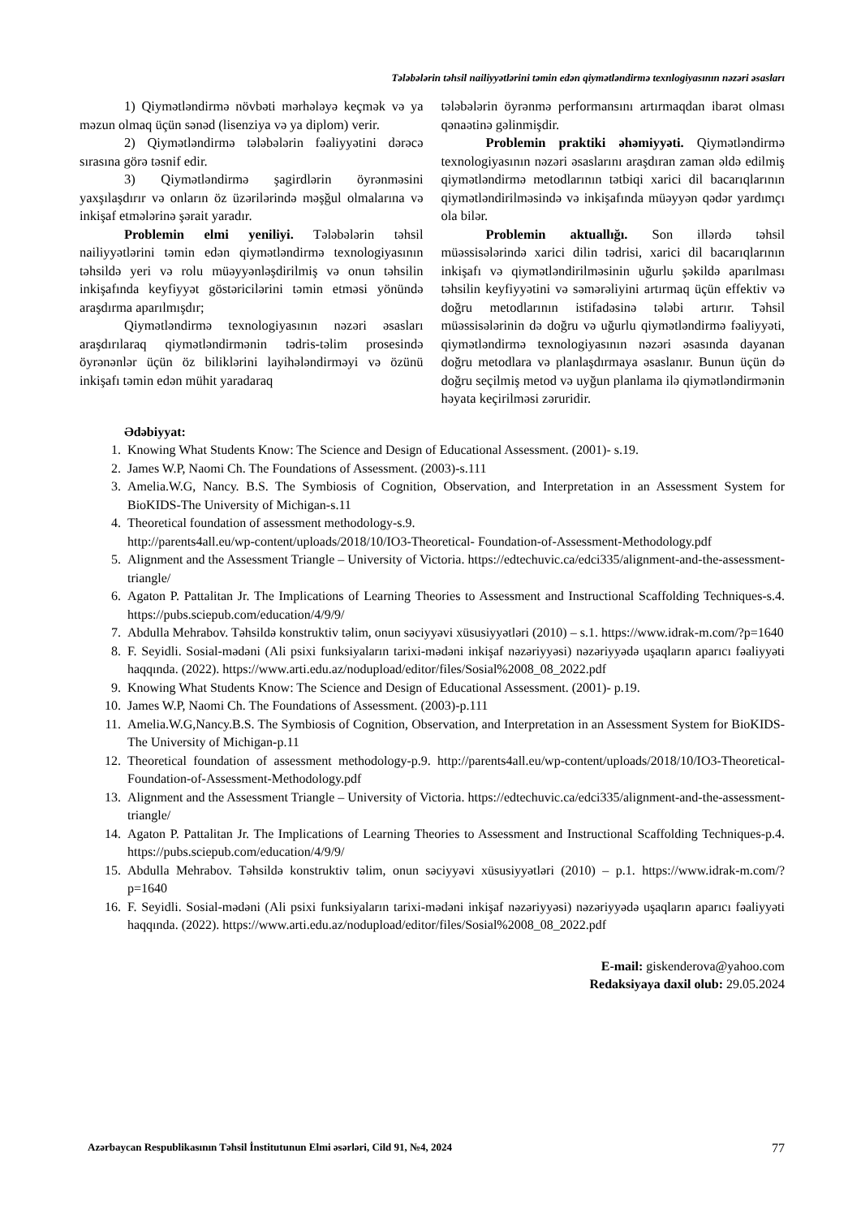Tələbələrin təhsil nailiyyətlərini təmin edən qiymətləndirmə texnlogiyasının nəzəri əsasları
1) Qiymətləndirmə növbəti mərhələyə keçmək və ya məzun olmaq üçün sənəd (lisenziya və ya diplom) verir.
2) Qiymətləndirmə tələbələrin fəaliyyətini dərəcə sırasına görə təsnif edir.
3) Qiymətləndirmə şagirdlərin öyrənməsini yaxşılaşdırır və onların öz üzərilərində məşğul olmalarına və inkişaf etmələrinə şərait yaradır.
Problemin elmi yeniliyi. Tələbələrin təhsil nailiyyətlərini təmin edən qiymətləndirmə texnologiyasının təhsildə yeri və rolu müəyyənləşdirilmiş və onun təhsilin inkişafında keyfiyyət göstəricilərini təmin etməsi yönündə araşdırma aparılmışdır;
Qiymətləndirmə texnologiyasının nəzəri əsasları araşdırılaraq qiymətləndirmənin tədris-təlim prosesində öyrənənlər üçün öz biliklərini layihələndirməyi və özünü inkişafı təmin edən mühit yaradaraq
tələbələrin öyrənmə performansını artırmaqdan ibarət olması qənaətinə gəlinmişdir.
Problemin praktiki əhəmiyyəti. Qiymətləndirmə texnologiyasının nəzəri əsaslarını araşdıran zaman əldə edilmiş qiymətləndirmə metodlarının tətbiqi xarici dil bacarıqlarının qiymətləndirilməsində və inkişafında müəyyən qədər yardımçı ola bilər.
Problemin aktuallığı. Son illərdə təhsil müəssisələrində xarici dilin tədrisi, xarici dil bacarıqlarının inkişafı və qiymətləndirilməsinin uğurlu şəkildə aparılması təhsilin keyfiyyətini və səmərəliyini artırmaq üçün effektiv və doğru metodlarının istifadəsinə tələbi artırır. Təhsil müəssisələrinin də doğru və uğurlu qiymətləndirmə fəaliyyəti, qiymətləndirmə texnologiyasının nəzəri əsasında dayanan doğru metodlara və planlaşdırmaya əsaslanır. Bunun üçün də doğru seçilmiş metod və uyğun planlama ilə qiymətləndirmənin həyata keçirilməsi zəruridir.
Ədəbiyyat:
1. Knowing What Students Know: The Science and Design of Educational Assessment. (2001)- s.19.
2. James W.P, Naomi Ch. The Foundations of Assessment. (2003)-s.111
3. Amelia.W.G, Nancy. B.S. The Symbiosis of Cognition, Observation, and Interpretation in an Assessment System for BioKIDS-The University of Michigan-s.11
4. Theoretical foundation of assessment methodology-s.9.
http://parents4all.eu/wp-content/uploads/2018/10/IO3-Theoretical- Foundation-of-Assessment-Methodology.pdf
5. Alignment and the Assessment Triangle – University of Victoria. https://edtechuvic.ca/edci335/alignment-and-the-assessment-triangle/
6. Agaton P. Pattalitan Jr. The Implications of Learning Theories to Assessment and Instructional Scaffolding Techniques-s.4. https://pubs.sciepub.com/education/4/9/9/
7. Abdulla Mehrabov. Təhsildə konstruktiv təlim, onun səciyyəvi xüsusiyyətləri (2010) – s.1. https://www.idrak-m.com/?p=1640
8. F. Seyidli. Sosial-mədəni (Ali psixi funksiyaların tarixi-mədəni inkişaf nəzəriyyəsi) nəzəriyyədə uşaqların aparıcı fəaliyyəti haqqında. (2022). https://www.arti.edu.az/nodupload/editor/files/Sosial%2008_08_2022.pdf
9. Knowing What Students Know: The Science and Design of Educational Assessment. (2001)- p.19.
10. James W.P, Naomi Ch. The Foundations of Assessment. (2003)-p.111
11. Amelia.W.G,Nancy.B.S. The Symbiosis of Cognition, Observation, and Interpretation in an Assessment System for BioKIDS-The University of Michigan-p.11
12. Theoretical foundation of assessment methodology-p.9. http://parents4all.eu/wp-content/uploads/2018/10/IO3-Theoretical- Foundation-of-Assessment-Methodology.pdf
13. Alignment and the Assessment Triangle – University of Victoria. https://edtechuvic.ca/edci335/alignment-and-the-assessment-triangle/
14. Agaton P. Pattalitan Jr. The Implications of Learning Theories to Assessment and Instructional Scaffolding Techniques-p.4. https://pubs.sciepub.com/education/4/9/9/
15. Abdulla Mehrabov. Təhsildə konstruktiv təlim, onun səciyyəvi xüsusiyyətləri (2010) – p.1. https://www.idrak-m.com/?p=1640
16. F. Seyidli. Sosial-mədəni (Ali psixi funksiyaların tarixi-mədəni inkişaf nəzəriyyəsi) nəzəriyyədə uşaqların aparıcı fəaliyyəti haqqında. (2022). https://www.arti.edu.az/nodupload/editor/files/Sosial%2008_08_2022.pdf
E-mail: giskenderova@yahoo.com
Redaksiyaya daxil olub: 29.05.2024
Azərbaycan Respublikasının Təhsil İnstitutunun Elmi əsərləri, Cild 91, №4, 2024 77